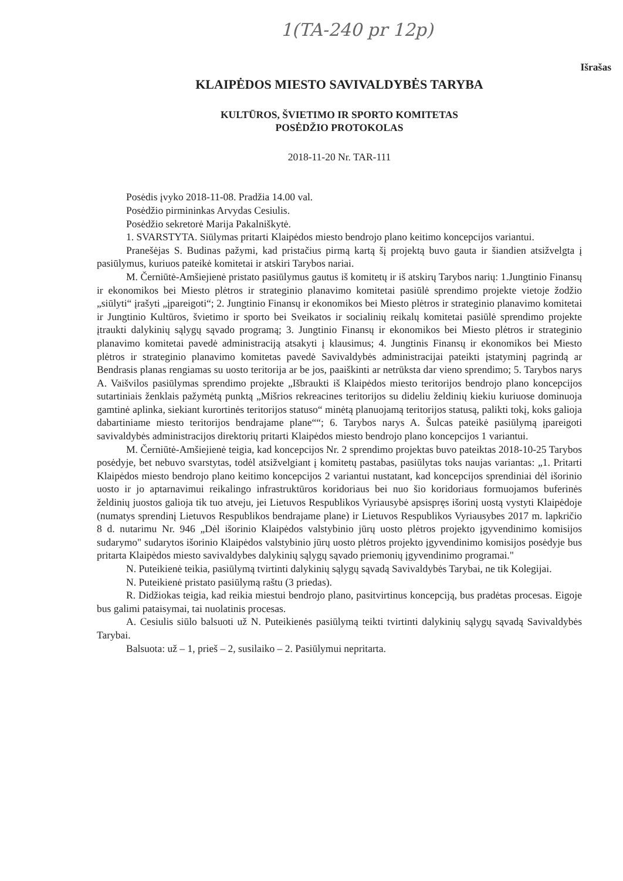1(TA-240 pr 12p)
Išrašas
KLAIPĖDOS MIESTO SAVIVALDYBĖS TARYBA
KULTŪROS, ŠVIETIMO IR SPORTO KOMITETAS
POSĖDŽIO PROTOKOLAS
2018-11-20 Nr. TAR-111
Posėdis įvyko 2018-11-08. Pradžia 14.00 val.
Posėdžio pirmininkas Arvydas Cesiulis.
Posėdžio sekretorė Marija Pakalniškytė.
1. SVARSTYTA. Siūlymas pritarti Klaipėdos miesto bendrojo plano keitimo koncepcijos variantui.
Pranešėjas S. Budinas pažymi, kad pristačius pirmą kartą šį projektą buvo gauta ir šiandien atsižvelgta į pasiūlymus, kuriuos pateikė komitetai ir atskiri Tarybos nariai.
M. Černiūtė-Amšiejienė pristato pasiūlymus gautus iš komitetų ir iš atskirų Tarybos narių: 1.Jungtinio Finansų ir ekonomikos bei Miesto plėtros ir strateginio planavimo komitetai pasiūlė sprendimo projekte vietoje žodžio „siūlyti“ įrašyti „įpareigoti“; 2. Jungtinio Finansų ir ekonomikos bei Miesto plėtros ir strateginio planavimo komitetai ir Jungtinio Kultūros, švietimo ir sporto bei Sveikatos ir socialinių reikalų komitetai pasiūlė sprendimo projekte įtraukti dalykinių sąlygų sąvado programą; 3. Jungtinio Finansų ir ekonomikos bei Miesto plėtros ir strateginio planavimo komitetai pavedė administraciją atsakyti į klausimus; 4. Jungtinis Finansų ir ekonomikos bei Miesto plėtros ir strateginio planavimo komitetas pavedė Savivaldybės administracijai pateikti įstatyminį pagrindą ar Bendrasis planas rengiamas su uosto teritorija ar be jos, paaiškinti ar netrūksta dar vieno sprendimo; 5. Tarybos narys A. Vaišvilos pasiūlymas sprendimo projekte „Išbraukti iš Klaipėdos miesto teritorijos bendrojo plano koncepcijos sutartiniais ženklais pažymėtą punktą „Mišrios rekreacines teritorijos su dideliu želdinių kiekiu kuriuose dominuoja gamtinė aplinka, siekiant kurortinės teritorijos statuso“ minėtą planuojamą teritorijos statusą, palikti tokį, koks galioja dabartiniame miesto teritorijos bendrajame plane““; 6. Tarybos narys A. Šulcas pateikė pasiūlymą įpareigoti savivaldybės administracijos direktorių pritarti Klaipėdos miesto bendrojo plano koncepcijos 1 variantui.
M. Černiūtė-Amšiejienė teigia, kad koncepcijos Nr. 2 sprendimo projektas buvo pateiktas 2018-10-25 Tarybos posėdyje, bet nebuvo svarstytas, todėl atsižvelgiant į komitetų pastabas, pasiūlytas toks naujas variantas: „1. Pritarti Klaipėdos miesto bendrojo plano keitimo koncepcijos 2 variantui nustatant, kad koncepcijos sprendiniai dėl išorinio uosto ir jo aptarnavimui reikalingo infrastruktūros koridoriaus bei nuo šio koridoriaus formuojamos buferinės želdinių juostos galioja tik tuo atveju, jei Lietuvos Respublikos Vyriausybė apsispręs išorinį uostą vystyti Klaipėdoje (numatys sprendinį Lietuvos Respublikos bendrajame plane) ir Lietuvos Respublikos Vyriausybes 2017 m. lapkričio 8 d. nutarimu Nr. 946 „Dėl išorinio Klaipėdos valstybinio jūrų uosto plėtros projekto įgyvendinimo komisijos sudarymo" sudarytos išorinio Klaipėdos valstybinio jūrų uosto plėtros projekto įgyvendinimo komisijos posėdyje bus pritarta Klaipėdos miesto savivaldybes dalykinių sąlygų sąvado priemonių įgyvendinimo programai."
N. Puteikienė teikia, pasiūlymą tvirtinti dalykinių sąlygų sąvadą Savivaldybės Tarybai, ne tik Kolegijai.
N. Puteikienė pristato pasiūlymą raštu (3 priedas).
R. Didžiokas teigia, kad reikia miestui bendrojo plano, pasitvirtinus koncepciją, bus pradėtas procesas. Eigoje bus galimi pataisymai, tai nuolatinis procesas.
A. Cesiulis siūlo balsuoti už N. Puteikienės pasiūlymą teikti tvirtinti dalykinių sąlygų sąvadą Savivaldybės Tarybai.
Balsuota: už – 1, prieš – 2, susilaiko – 2. Pasiūlymui nepritarta.